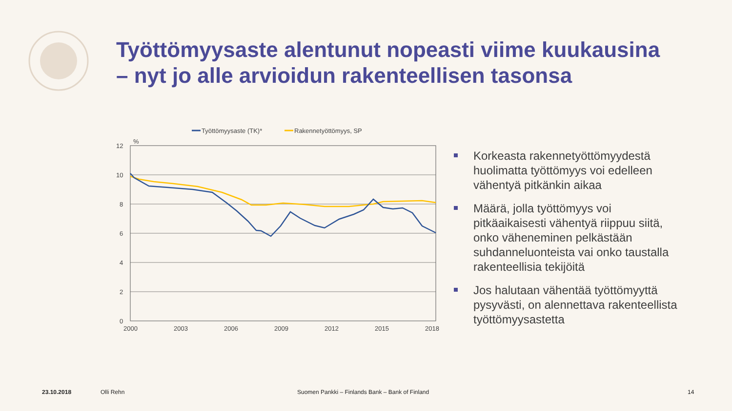Työttömyysaste alentunut nopeasti viime kuukausina
– nyt jo alle arvioidun rakenteellisen tasonsa
Työttömyysaste (TK)*
Rakennetyöttömyys, SP
%
12
10
8
6
4
2
0
2000
2003
2006
2009
2012
2015
2018
Korkeasta rakennetyöttömyydestä huolimatta työttömyys voi edelleen vähentyä pitkänkin aikaa
Määrä, jolla työttömyys voi pitkäaikaisesti vähentyä riippuu siitä, onko väheneminen pelkästään suhdanneluonteista vai onko taustalla rakenteellisia tekijöitä
Jos halutaan vähentää työttömyyttä pysyvästi, on alennettava rakenteellista työttömyysastetta
23.10.2018 Olli Rehn Suomen Pankki – Finlands Bank – Bank of Finland 14